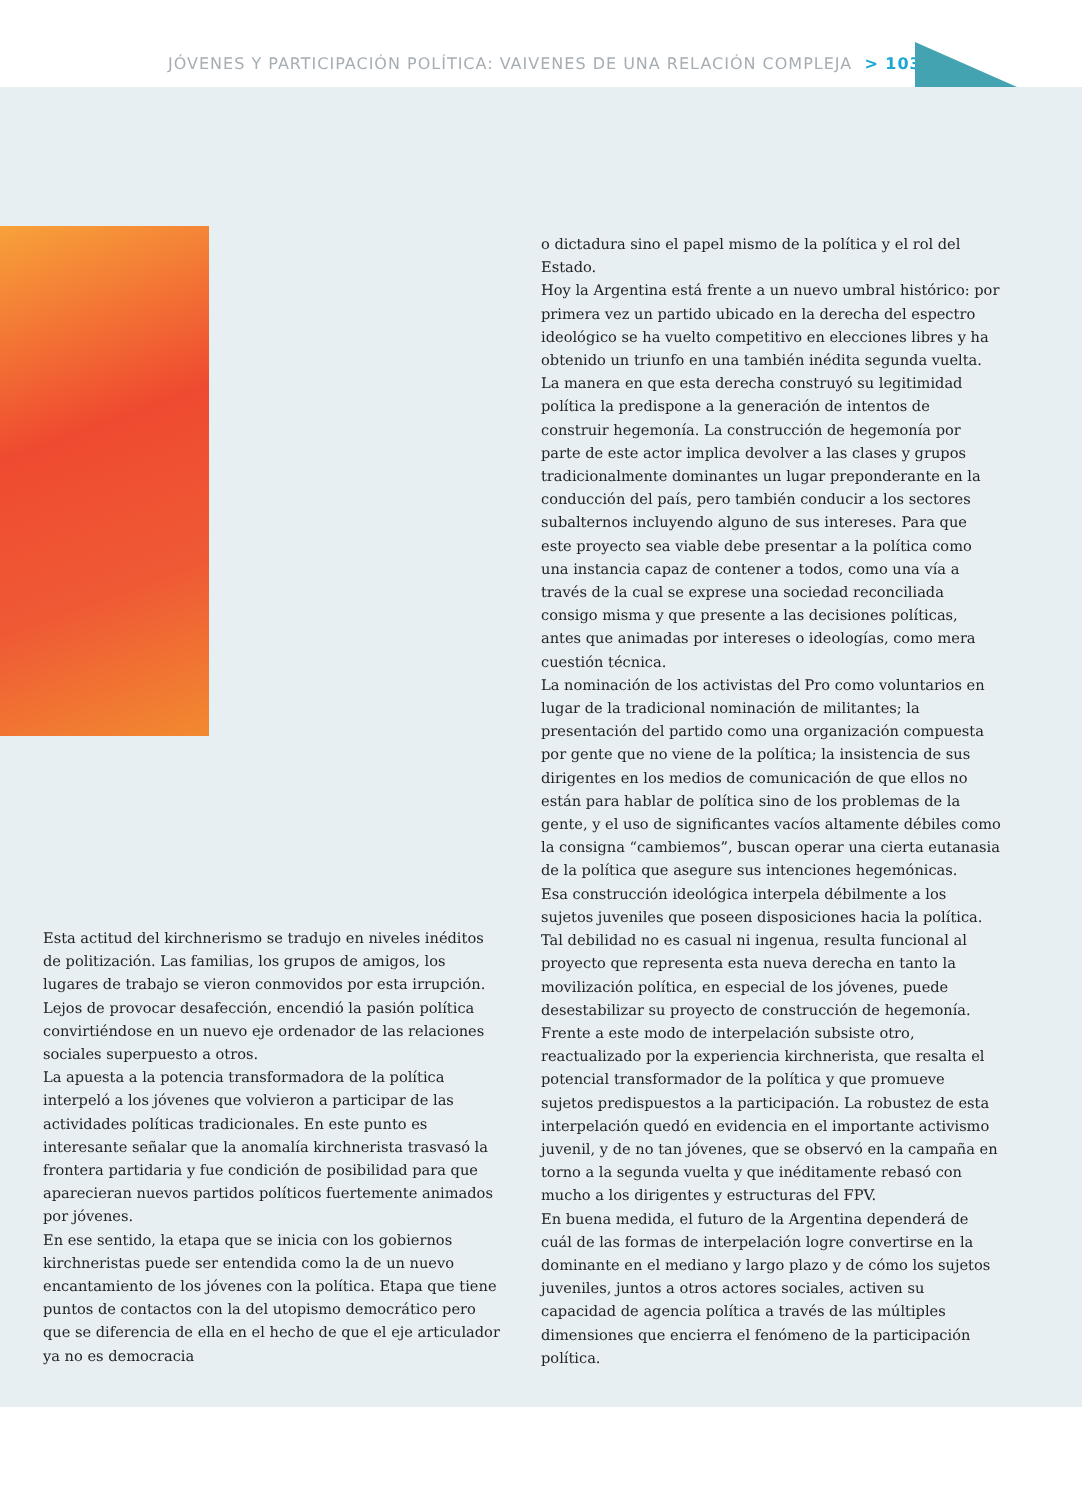JÓVENES Y PARTICIPACIÓN POLÍTICA: VAIVENES DE UNA RELACIÓN COMPLEJA > 103
Esta actitud del kirchnerismo se tradujo en niveles inéditos de politización. Las familias, los grupos de amigos, los lugares de trabajo se vieron conmovidos por esta irrupción. Lejos de provocar desafección, encendió la pasión política convirtiéndose en un nuevo eje ordenador de las relaciones sociales superpuesto a otros.
La apuesta a la potencia transformadora de la política interpeló a los jóvenes que volvieron a participar de las actividades políticas tradicionales. En este punto es interesante señalar que la anomalía kirchnerista trasvasó la frontera partidaria y fue condición de posibilidad para que aparecieran nuevos partidos políticos fuertemente animados por jóvenes.
En ese sentido, la etapa que se inicia con los gobiernos kirchneristas puede ser entendida como la de un nuevo encantamiento de los jóvenes con la política. Etapa que tiene puntos de contactos con la del utopismo democrático pero que se diferencia de ella en el hecho de que el eje articulador ya no es democracia
o dictadura sino el papel mismo de la política y el rol del Estado.
Hoy la Argentina está frente a un nuevo umbral histórico: por primera vez un partido ubicado en la derecha del espectro ideológico se ha vuelto competitivo en elecciones libres y ha obtenido un triunfo en una también inédita segunda vuelta. La manera en que esta derecha construyó su legitimidad política la predispone a la generación de intentos de construir hegemonía. La construcción de hegemonía por parte de este actor implica devolver a las clases y grupos tradicionalmente dominantes un lugar preponderante en la conducción del país, pero también conducir a los sectores subalternos incluyendo alguno de sus intereses. Para que este proyecto sea viable debe presentar a la política como una instancia capaz de contener a todos, como una vía a través de la cual se exprese una sociedad reconciliada consigo misma y que presente a las decisiones políticas, antes que animadas por intereses o ideologías, como mera cuestión técnica.
La nominación de los activistas del Pro como voluntarios en lugar de la tradicional nominación de militantes; la presentación del partido como una organización compuesta por gente que no viene de la política; la insistencia de sus dirigentes en los medios de comunicación de que ellos no están para hablar de política sino de los problemas de la gente, y el uso de significantes vacíos altamente débiles como la consigna “cambiemos”, buscan operar una cierta eutanasia de la política que asegure sus intenciones hegemónicas.
Esa construcción ideológica interpela débilmente a los sujetos juveniles que poseen disposiciones hacia la política. Tal debilidad no es casual ni ingenua, resulta funcional al proyecto que representa esta nueva derecha en tanto la movilización política, en especial de los jóvenes, puede desestabilizar su proyecto de construcción de hegemonía.
Frente a este modo de interpelación subsiste otro, reactualizado por la experiencia kirchnerista, que resalta el potencial transformador de la política y que promueve sujetos predispuestos a la participación. La robustez de esta interpelación quedó en evidencia en el importante activismo juvenil, y de no tan jóvenes, que se observó en la campaña en torno a la segunda vuelta y que inéditamente rebasó con mucho a los dirigentes y estructuras del FPV.
En buena medida, el futuro de la Argentina dependerá de cuál de las formas de interpelación logre convertirse en la dominante en el mediano y largo plazo y de cómo los sujetos juveniles, juntos a otros actores sociales, activen su capacidad de agencia política a través de las múltiples dimensiones que encierra el fenómeno de la participación política.